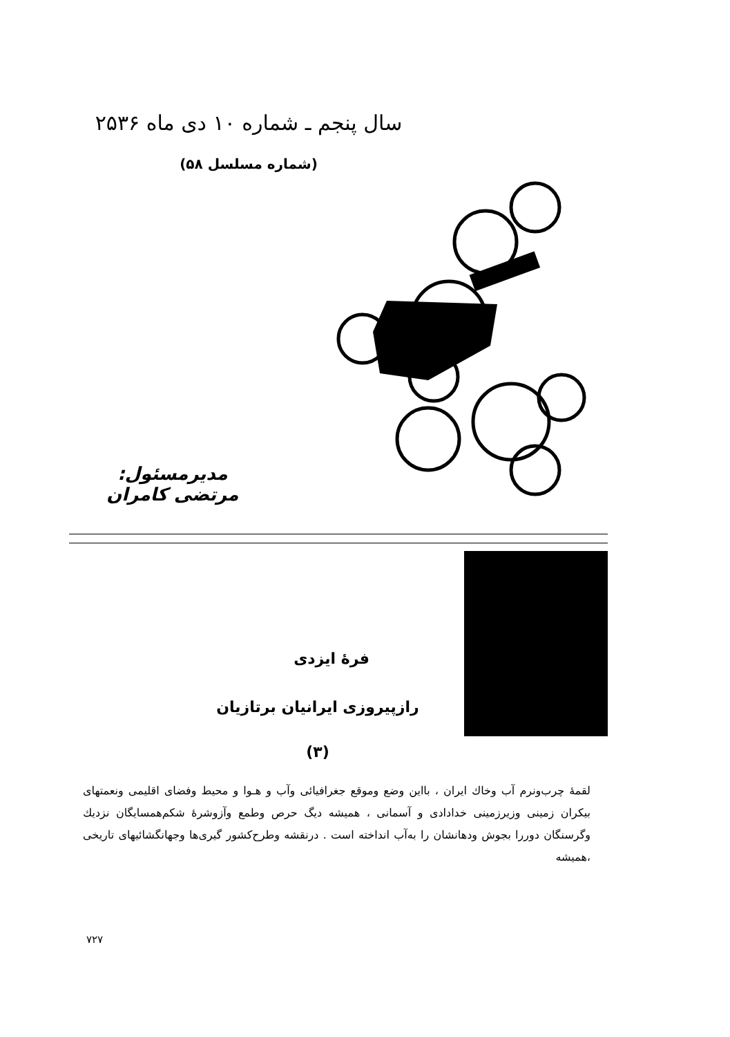سال پنجم ـ شماره ۱۰ دی ماه ۲۵۳۶
(شماره مسلسل ۵۸)
مدیرمسئول: مرتضی کامران
فرهٔ ایزدی
رازپیروزی ایرانیان برتازیان
(۳)
لقمهٔ چرب‌ونرم آب وخاك ایران ، بااین وضع وموقع جغرافیائی وآب و هـوا و محیط وفضای اقلیمی ونعمتهای بیکران زمینی وزیرزمینی خدادادی و آسمانی ، همیشه دیگ حرص وطمع وآزوشرهٔ شکم‌همسایگان نزدیك وگرسنگان دوررا بجوش ودهانشان را به‌آب انداخته است . درنقشه وطرح‌کشور گیری‌ها وجهانگشائیهای تاریخی ،همیشه
۷۲۷